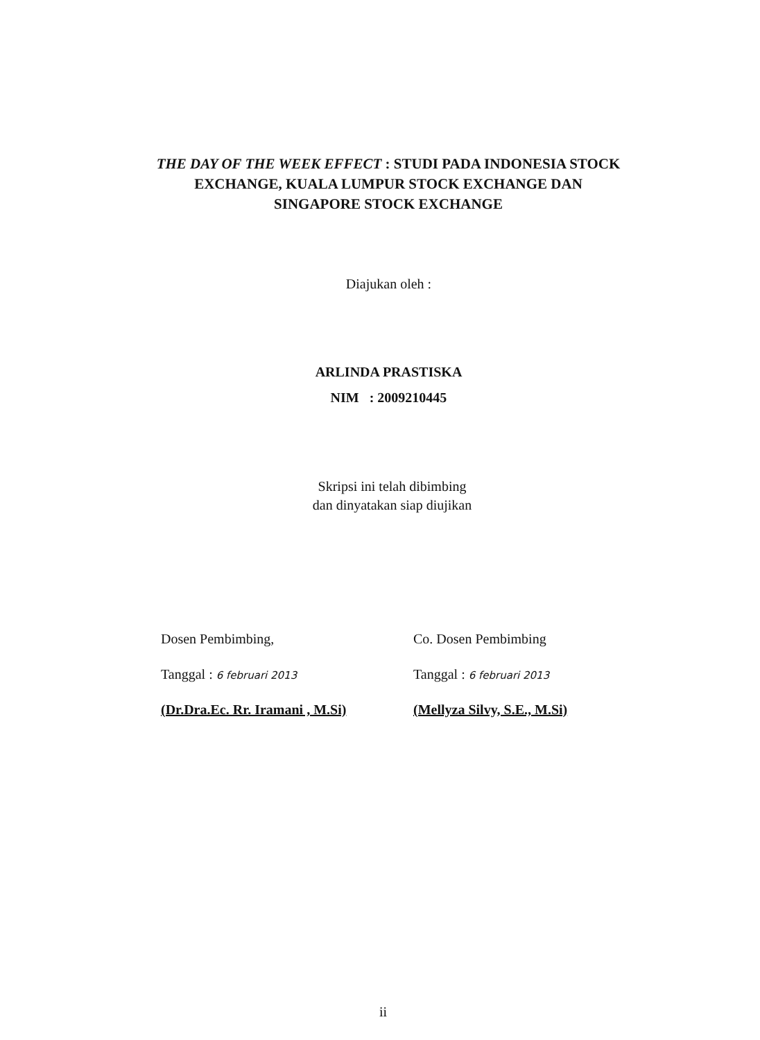THE DAY OF THE WEEK EFFECT : STUDI PADA INDONESIA STOCK EXCHANGE, KUALA LUMPUR STOCK EXCHANGE DAN SINGAPORE STOCK EXCHANGE
Diajukan oleh :
ARLINDA PRASTISKA
NIM : 2009210445
Skripsi ini telah dibimbing
dan dinyatakan siap diujikan
Dosen Pembimbing,
Tanggal : 6 februari 2013
(Dr.Dra.Ec. Rr. Iramani , M.Si)
Co. Dosen Pembimbing
Tanggal : 6 februari 2013
(Mellyza Silvy, S.E., M.Si)
ii